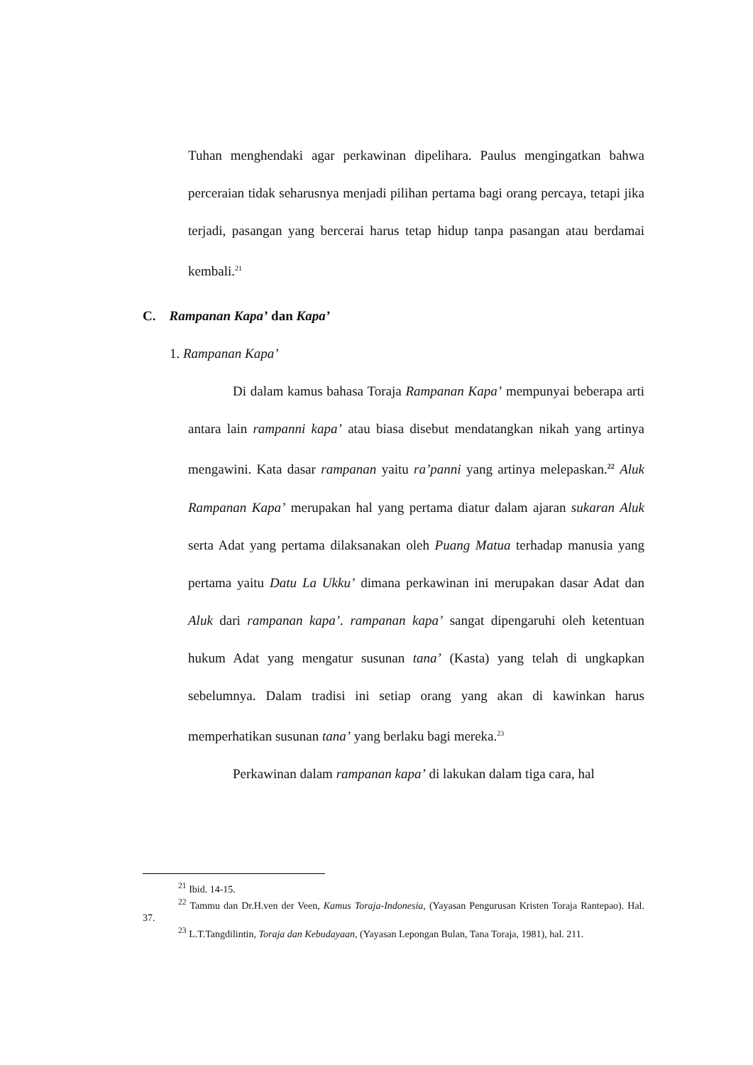Tuhan menghendaki agar perkawinan dipelihara. Paulus mengingatkan bahwa perceraian tidak seharusnya menjadi pilihan pertama bagi orang percaya, tetapi jika terjadi, pasangan yang bercerai harus tetap hidup tanpa pasangan atau berdamai kembali.<sup>21</sup>
C. Rampanan Kapa’ dan Kapa’
1. Rampanan Kapa’
Di dalam kamus bahasa Toraja Rampanan Kapa’ mempunyai beberapa arti antara lain rampanni kapa’ atau biasa disebut mendatangkan nikah yang artinya mengawini. Kata dasar rampanan yaitu ra’panni yang artinya melepaskan.<sup>22</sup> Aluk Rampanan Kapa’ merupakan hal yang pertama diatur dalam ajaran sukaran Aluk serta Adat yang pertama dilaksanakan oleh Puang Matua terhadap manusia yang pertama yaitu Datu La Ukku’ dimana perkawinan ini merupakan dasar Adat dan Aluk dari rampanan kapa’. rampanan kapa’ sangat dipengaruhi oleh ketentuan hukum Adat yang mengatur susunan tana’ (Kasta) yang telah di ungkapkan sebelumnya. Dalam tradisi ini setiap orang yang akan di kawinkan harus memperhatikan susunan tana’ yang berlaku bagi mereka.<sup>23</sup>
Perkawinan dalam rampanan kapa’ di lakukan dalam tiga cara, hal
<sup>21</sup> Ibid. 14-15.
<sup>22</sup> Tammu dan Dr.H.ven der Veen, Kamus Toraja-Indonesia, (Yayasan Pengurusan Kristen Toraja Rantepao). Hal. 37.
<sup>23</sup> L.T.Tangdilintin, Toraja dan Kebudayaan, (Yayasan Lepongan Bulan, Tana Toraja, 1981), hal. 211.